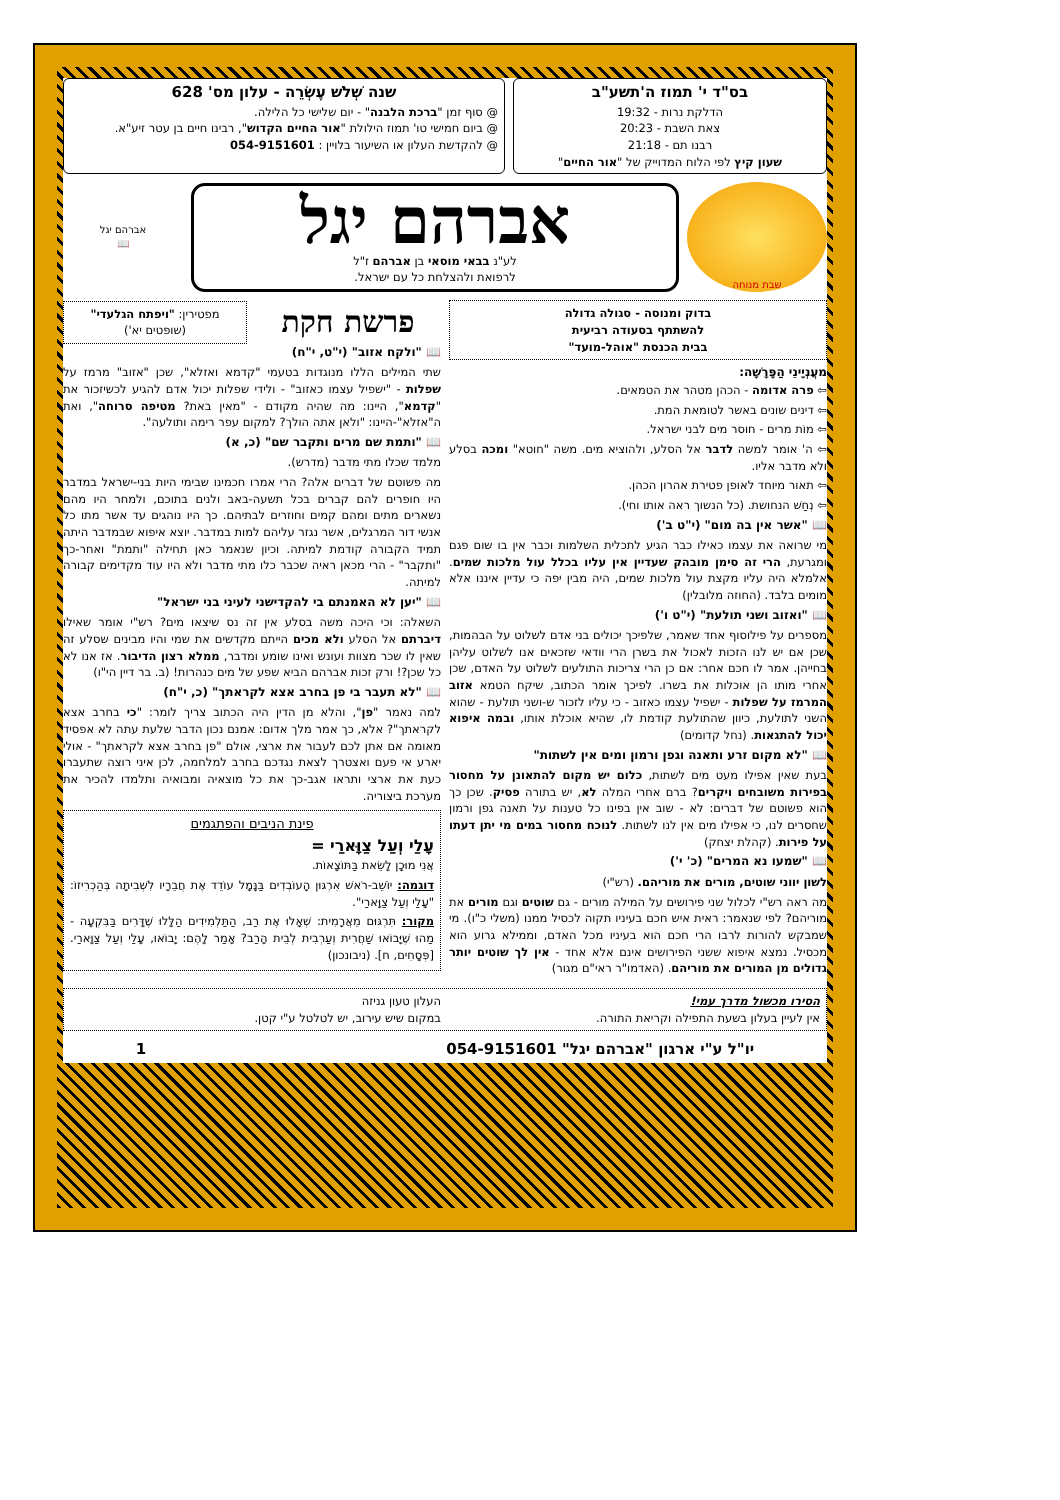בס"ד י' תמוז ה'תשע"ב
הדלקת נרות - 19:32
צאת השבת - 20:23
רבנו תם - 21:18
שעון קיץ לפי הלוח המדוייק של "אור החיים"
שנה שְׁלֹשׁ עֶשְׂרֵה - עלון מס' 628
@ סוף זמן "ברכת הלבנה" - יום שלישי כל הלילה.
@ ביום חמישי טו' תמוז הילולת "אור החיים הקדוש", רבינו חיים בן עטר זיע"א.
@ להקדשת העלון או השיעור בלויין : 054-9151601
שבת מנוחה
אברהם יגל
לע"נ בבאי מוסאי בן אברהם ז"ל
לרפואת ולהצלחת כל עם ישראל.
אברהם יגל
📖
בדוק ומנוסה - סגולה גדולה
להשתתף בסעודה רביעית
בבית הכנסת "אוהל-מועד"
מעֲנְיָינֵי הַפָּרָשָׁה:
⇦ פרה אדומה - הכהן מטהר את הטמאים.
⇦ דינים שונים באשר לטומאת המת.
⇦ מוֹת מרים - חוסר מים לבני ישראל.
⇦ ה' אומר למשה לדבר אל הסלע, ולהוציא מים. משה "חוטא" ומכה בסלע ולא מדבר אליו.
⇦ תאור מיוחד לאופן פטירת אהרון הכהן.
⇦ נְחַשׁ הנחושת. (כל הנשוך ראה אותו וחי).
📖 "אשר אין בה מום" (י"ט ב')
מי שרואה את עצמו כאילו כבר הגיע לתכלית השלמות וכבר אין בו שום פגם ומגרעת, הרי זה סימן מובהק שעדיין אין עליו בכלל עול מלכות שמים. אלמלא היה עליו מקצת עול מלכות שמים, היה מבין יפה כי עדיין איננו אלא מומים בלבד. (החוזה מלובלין)
📖 "ואזוב ושני תולעת" (י"ט ו')
מספרים על פילוסוף אחד שאמר, שלפיכך יכולים בני אדם לשלוט על הבהמות, שכן אם יש לנו הזכות לאכול את בשרן הרי וודאי שזכאים אנו לשלוט עליהן בחייהן. אמר לו חכם אחר: אם כן הרי צריכות התולעים לשלוט על האדם, שכן אחרי מותו הן אוכלות את בשרו. לפיכך אומר הכתוב, שיקח הטמא אזוב המרמז על שפלות - ישפיל עצמו כאזוב - כי עליו לזכור ש-ושני תולעת - שהוא השני לתולעת, כיוון שהתולעת קודמת לו, שהיא אוכלת אותו, ובמה איפוא יכול להתגאות. (נחל קדומים)
📖 "לא מקום זרע ותאנה וגפן ורמון ומים אין לשתות"
בעת שאין אפילו מעט מים לשתות, כלום יש מקום להתאונן על מחסור בפירות משובחים ויקרים? ברם אחרי המלה לא, יש בתורה פסיק. שכן כך הוא פשוטם של דברים: לא - שוב אין בפינו כל טענות על תאנה גפן ורמון שחסרים לנו, כי אפילו מים אין לנו לשתות. לנוכח מחסור במים מי יתן דעתו על פירות. (קהלת יצחק)
📖 "שמעו נא המרים" (כ' י')
לשון יווני שוטים, מורים את מוריהם. (רש"י)
מה ראה רש"י לכלול שני פירושים על המילה מורים - גם שוטים וגם מורים את מוריהם? לפי שנאמר: ראית איש חכם בעיניו תקוה לכסיל ממנו (משלי כ"ו). מי שמבקש להורות לרבו הרי חכם הוא בעיניו מכל האדם, וממילא גרוע הוא מכסיל. נמצא איפוא ששני הפירושים אינם אלא אחד - אין לך שוטים יותר גדולים מן המורים את מוריהם. (האדמו"ר ראי"ם מגור)
פרשת חקת
מפטירין: "ויפתח הגלעדי"
(שופטים יא')
📖 "ולקח אזוב" (י"ט, י"ח)
שתי המילים הללו מנוגדות בטעמי "קדמא ואזלא", שכן "אזוב" מרמז על שפלות - "ישפיל עצמו כאזוב" - ולידי שפלות יכול אדם להגיע לכשיזכור את "קדמא", היינו: מה שהיה מקודם - "מאין באת? מטיפה סרוחה", ואת ה"אזלא"-היינו: "ולאן אתה הולך? למקום עפר רימה ותולעה".
📖 "ותמת שם מרים ותקבר שם" (כ, א)
מלמד שכלו מתי מדבר (מדרש).
מה פשוטם של דברים אלה? הרי אמרו חכמינו שבימי היות בני-ישראל במדבר היו חופרים להם קברים בכל תשעה-באב ולנים בתוכם, ולמחר היו מהם נשארים מתים ומהם קמים וחוזרים לבתיהם. כך היו נוהגים עד אשר מתו כל אנשי דור המרגלים, אשר נגזר עליהם למות במדבר. יוצא איפוא שבמדבר היתה תמיד הקבורה קודמת למיתה. וכיון שנאמר כאן תחילה "ותמת" ואחר-כך "ותקבר" - הרי מכאן ראיה שכבר כלו מתי מדבר ולא היו עוד מקדימים קבורה למיתה.
📖 "יען לא האמנתם בי להקדישני לעיני בני ישראל"
השאלה: וכי היכה משה בסלע אין זה נס שיצאו מים? רש"י אומר שאילו דיברתם אל הסלע ולא מכים הייתם מקדשים את שמי והיו מבינים שסלע זה שאין לו שכר מצוות ועונש ואינו שומע ומדבר, ממלא רצון הדיבור. אז אנו לא כל שכן?! ורק זכות אברהם הביא שפע של מים כנהרות! (ב. בר דיין הי"ו)
📖 "לא תעבר בי פן בחרב אצא לקראתך" (כ, י"ח)
למה נאמר "פן", והלא מן הדין היה הכתוב צריך לומר: "כי בחרב אצא לקראתך"? אלא, כך אמר מלך אדום: אמנם נכון הדבר שלעת עתה לא אפסיד מאומה אם אתן לכם לעבור את ארצי, אולם "פן בחרב אצא לקראתך" - אולי יארע אי פעם ואצטרך לצאת נגדכם בחרב למלחמה, לכן איני רוצה שתעברו כעת את ארצי ותראו אגב-כך את כל מוצאיה ומבואיה ותלמדו להכיר את מערכת ביצוריה.
פינת הניבים והפתגמים
עָלַי וְעַל צַוָּארַי =
אֲנִי מוּכָן לָשֵׂאת בַּתּוֹצָאוֹת.
דוגמה: יוֹשֵׁב-רֹאשׁ אִרְגּוּן הָעוֹבְדִים בַּנָּמָל עוֹדֵד אֶת חֲבֵרָיו לִשְׁבִיתָה בְּהַכְרִיזוֹ: "עָלַי וְעַל צַוָּארַי".
מקור: תִּרְגּוּם מֵאֲרָמִית: שְׁאָלוּ אֶת רַב, הַתַּלְמִידִים הַלָּלוּ שֶׁדָּרִים בַּבִּקְעָה - מַהוּ שֶׁיָּבוֹאוּ שַׁחֲרִית וְעַרְבִית לְבֵית הָרַב? אָמַר לָהֶם: יָבוֹאוּ, עָלַי וְעַל צַוָּארַי.[פְּסָחִים, ח]. (ניבונכון)
הסירו מכשול מדרך עמי!
אין לעיין בעלון בשעת התפילה וקריאת התורה.
העלון טעון גניזה
במקום שיש עירוב, יש לטלטל ע"י קטן.
יו"ל ע"י ארגון "אברהם יגל" 054-9151601 1